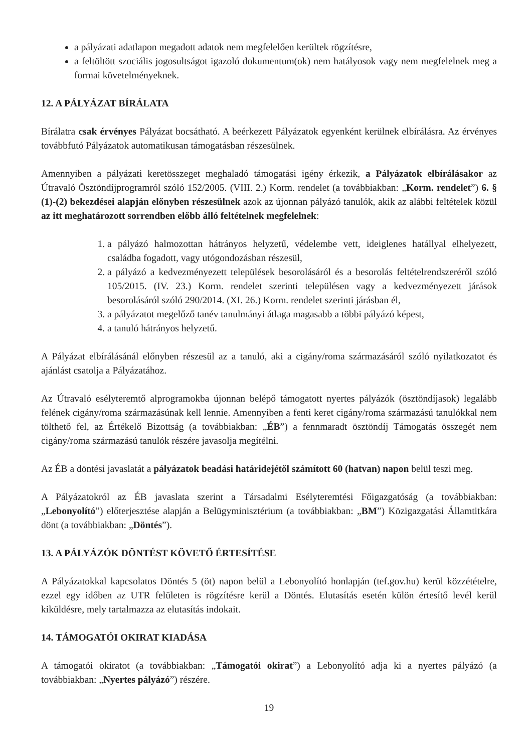a pályázati adatlapon megadott adatok nem megfelelően kerültek rögzítésre,
a feltöltött szociális jogosultságot igazoló dokumentum(ok) nem hatályosok vagy nem megfelelnek meg a formai követelményeknek.
12. A PÁLYÁZAT BÍRÁLATA
Bírálatra csak érvényes Pályázat bocsátható. A beérkezett Pályázatok egyenként kerülnek elbírálásra. Az érvényes továbbfutó Pályázatok automatikusan támogatásban részesülnek.
Amennyiben a pályázati keretösszeget meghaladó támogatási igény érkezik, a Pályázatok elbírálásakor az Útravaló Ösztöndíjprogramról szóló 152/2005. (VIII. 2.) Korm. rendelet (a továbbiakban: „Korm. rendelet”) 6. § (1)-(2) bekezdései alapján előnyben részesülnek azok az újonnan pályázó tanulók, akik az alábbi feltételek közül az itt meghatározott sorrendben előbb álló feltételnek megfelelnek:
1. a pályázó halmozottan hátrányos helyzetű, védelembe vett, ideiglenes hatállyal elhelyezett, családba fogadott, vagy utógondozásban részesül,
2. a pályázó a kedvezményezett települések besorolásáról és a besorolás feltételrendszeréről szóló 105/2015. (IV. 23.) Korm. rendelet szerinti településen vagy a kedvezményezett járások besorolásáról szóló 290/2014. (XI. 26.) Korm. rendelet szerinti járásban él,
3. a pályázatot megelőző tanév tanulmányi átlaga magasabb a többi pályázó képest,
4. a tanuló hátrányos helyzetű.
A Pályázat elbírálásánál előnyben részesül az a tanuló, aki a cigány/roma származásáról szóló nyilatkozatot és ajánlást csatolja a Pályázatához.
Az Útravaló esélyteremtő alprogramokba újonnan belépő támogatott nyertes pályázók (ösztöndíjasok) legalább felének cigány/roma származásúnak kell lennie. Amennyiben a fenti keret cigány/roma származású tanulókkal nem tölthető fel, az Értékelő Bizottság (a továbbiakban: „ÉB”) a fennmaradt ösztöndíj Támogatás összegét nem cigány/roma származású tanulók részére javasolja megítélni.
Az ÉB a döntési javaslatát a pályázatok beadási határidejétől számított 60 (hatvan) napon belül teszi meg.
A Pályázatokról az ÉB javaslata szerint a Társadalmi Esélyteremtési Főigazgatóság (a továbbiakban: „Lebonyolító”) előterjesztése alapján a Belügyminisztérium (a továbbiakban: „BM”) Közigazgatási Államtitkára dönt (a továbbiakban: „Döntés”).
13. A PÁLYÁZÓK DÖNTÉST KÖVETŐ ÉRTESÍTÉSE
A Pályázatokkal kapcsolatos Döntés 5 (öt) napon belül a Lebonyolító honlapján (tef.gov.hu) kerül közzétételre, ezzel egy időben az UTR felületen is rögzítésre kerül a Döntés. Elutasítás esetén külön értesítő levél kerül kiküldésre, mely tartalmazza az elutasítás indokait.
14. TÁMOGATÓI OKIRAT KIADÁSA
A támogatói okiratot (a továbbiakban: „Támogatói okirat”) a Lebonyolító adja ki a nyertes pályázó (a továbbiakban: „Nyertes pályázó”) részére.
19